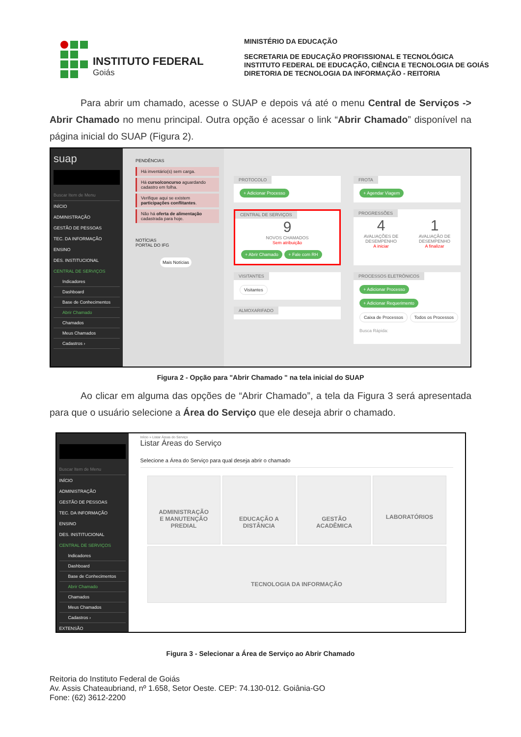INSTITUTO FEDERAL
Goiás
MINISTÉRIO DA EDUCAÇÃO
SECRETARIA DE EDUCAÇÃO PROFISSIONAL E TECNOLÓGICA
INSTITUTO FEDERAL DE EDUCAÇÃO, CIÊNCIA E TECNOLOGIA DE GOIÁS
DIRETORIA DE TECNOLOGIA DA INFORMAÇÃO - REITORIA
Para abrir um chamado, acesse o SUAP e depois vá até o menu Central de Serviços -> Abrir Chamado no menu principal. Outra opção é acessar o link “Abrir Chamado” disponível na página inicial do SUAP (Figura 2).
suap
Buscar Item de Menu
INÍCIO
ADMINISTRAÇÃO
GESTÃO DE PESSOAS
TEC. DA INFORMAÇÃO
ENSINO
DES. INSTITUCIONAL
CENTRAL DE SERVIÇOS
Indicadores
Dashboard
Base de Conhecimentos
Abrir Chamado
Chamados
Meus Chamados
Cadastros ›
PENDÊNCIAS
Há inventário(s) sem carga.
Há curso/concurso aguardando cadastro em folha.
Verifique aqui se existem participações conflitantes.
Não há oferta de alimentação cadastrada para hoje.
NOTÍCIAS
PORTAL DO IFG
Mais Notícias
PROTOCOLO
+ Adicionar Processo
FROTA
+ Agendar Viagem
CENTRAL DE SERVIÇOS
9
NOVOS CHAMADOS
Sem atribuição
+ Abrir Chamado + Fale com RH
PROGRESSÕES
4
AVALIAÇÕES DE
DESEMPENHO
A iniciar
1
AVALIAÇÃO DE
DESEMPENHO
A finalizar
VISITANTES
Visitantes
ALMOXARIFADO
PROCESSOS ELETRÔNICOS
+ Adicionar Processo
+ Adicionar Requerimento
Caixa de Processos Todos os Processos
Busca Rápida:
Figura 2 - Opção para "Abrir Chamado " na tela inicial do SUAP
Ao clicar em alguma das opções de “Abrir Chamado”, a tela da Figura 3 será apresentada para que o usuário selecione a Área do Serviço que ele deseja abrir o chamado.
Buscar Item de Menu
INÍCIO
ADMINISTRAÇÃO
GESTÃO DE PESSOAS
TEC. DA INFORMAÇÃO
ENSINO
DES. INSTITUCIONAL
CENTRAL DE SERVIÇOS
Indicadores
Dashboard
Base de Conhecimentos
Abrir Chamado
Chamados
Meus Chamados
Cadastros ›
EXTENSÃO
Início » Listar Áreas do Serviço
Listar Áreas do Serviço
Selecione a Área do Serviço para qual deseja abrir o chamado
ADMINISTRAÇÃO
E MANUTENÇÃO
PREDIAL
EDUCAÇÃO A
DISTÂNCIA
GESTÃO
ACADÊMICA
LABORATÓRIOS
TECNOLOGIA DA INFORMAÇÃO
Figura 3 - Selecionar a Área de Serviço ao Abrir Chamado
Reitoria do Instituto Federal de Goiás
Av. Assis Chateaubriand, nº 1.658, Setor Oeste. CEP: 74.130-012. Goiânia-GO
Fone: (62) 3612-2200